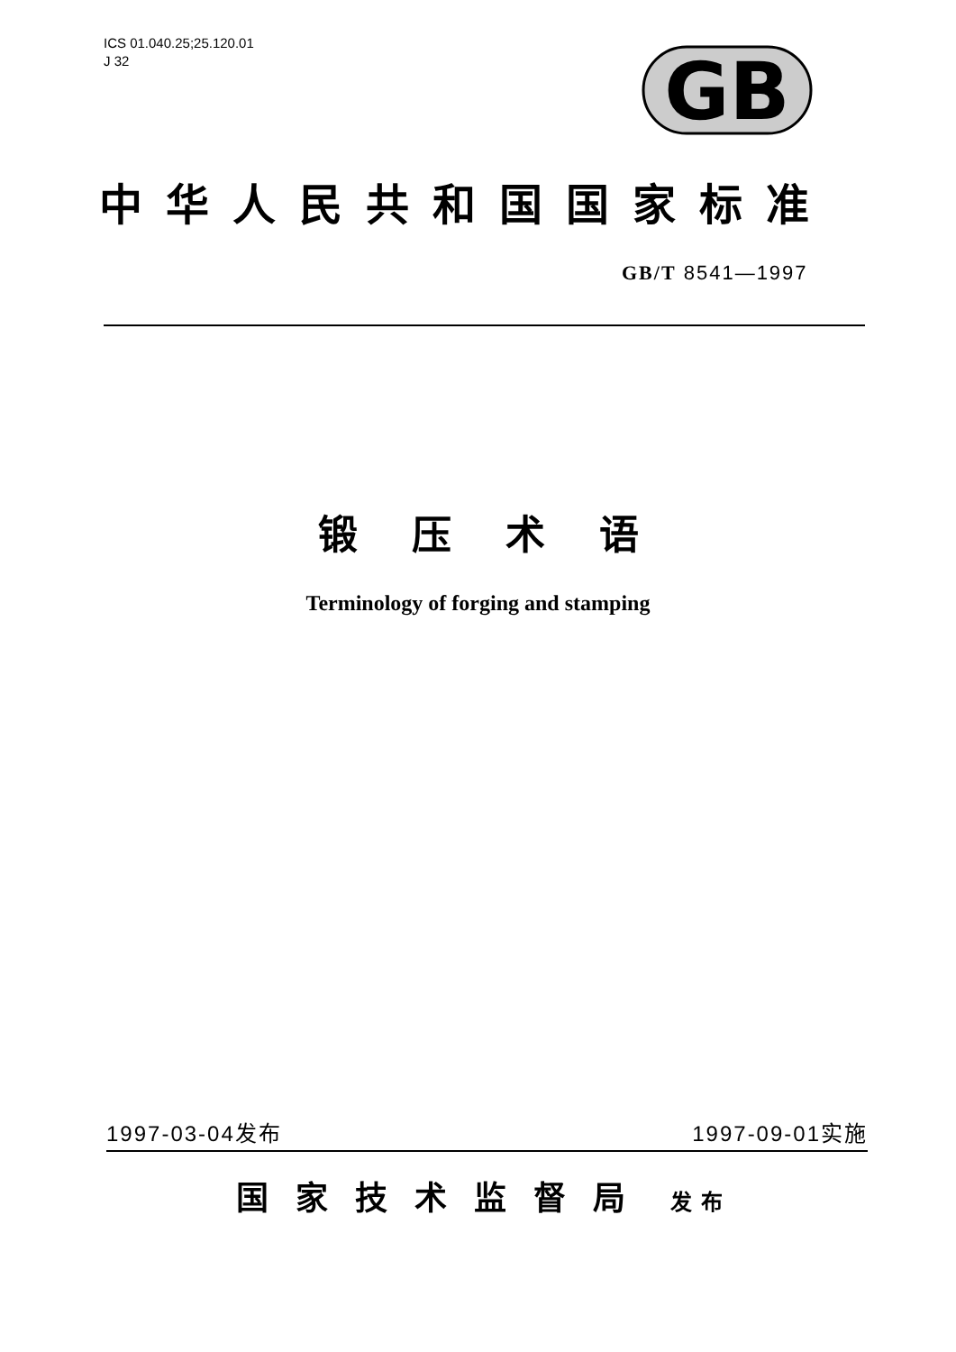ICS 01.040.25;25.120.01
J 32
GB
中华人民共和国国家标准
GB/T 8541—1997
锻压术语
Terminology of forging and stamping
1997-03-04发布 1997-09-01实施
国家技术监督局 发布